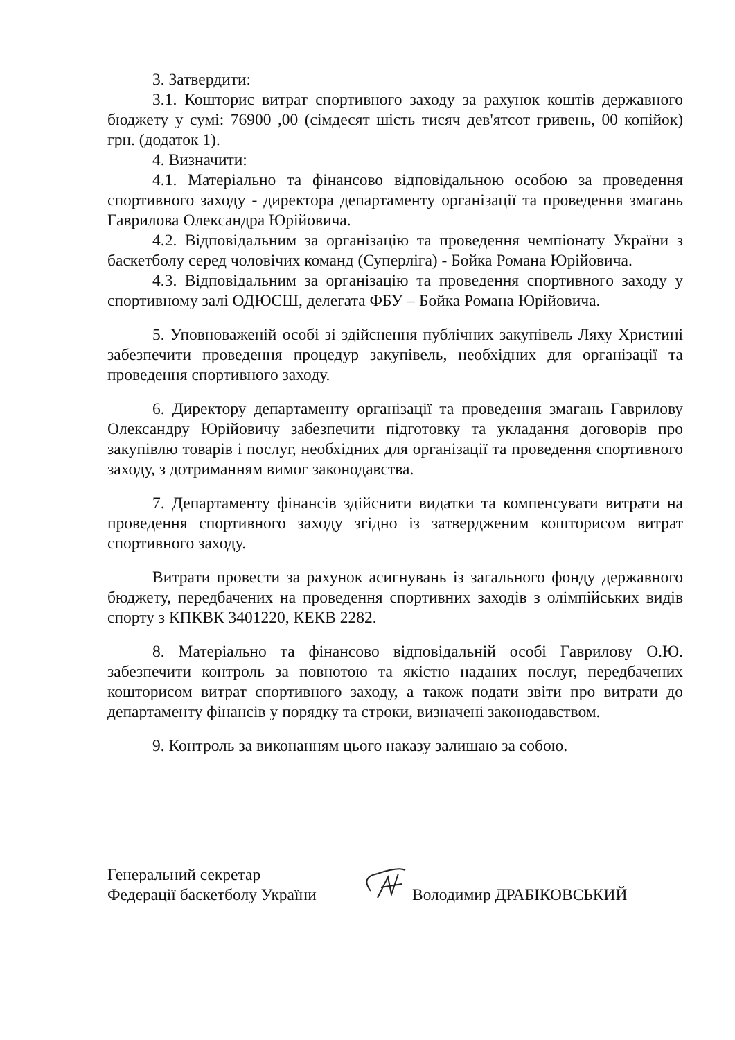3. Затвердити:
3.1. Кошторис витрат спортивного заходу за рахунок коштів державного бюджету у сумі: 76900 ,00 (сімдесят шість тисяч дев'ятсот гривень, 00 копійок) грн. (додаток 1).
4. Визначити:
4.1. Матеріально та фінансово відповідальною особою за проведення спортивного заходу - директора департаменту організації та проведення змагань Гаврилова Олександра Юрійовича.
4.2. Відповідальним за організацію та проведення чемпіонату України з баскетболу серед чоловічих команд (Суперліга) - Бойка Романа Юрійовича.
4.3. Відповідальним за організацію та проведення спортивного заходу у спортивному залі ОДЮСШ, делегата ФБУ – Бойка Романа Юрійовича.
5. Уповноваженій особі зі здійснення публічних закупівель Ляху Христині забезпечити проведення процедур закупівель, необхідних для організації та проведення спортивного заходу.
6. Директору департаменту організації та проведення змагань Гаврилову Олександру Юрійовичу забезпечити підготовку та укладання договорів про закупівлю товарів і послуг, необхідних для організації та проведення спортивного заходу, з дотриманням вимог законодавства.
7. Департаменту фінансів здійснити видатки та компенсувати витрати на проведення спортивного заходу згідно із затвердженим кошторисом витрат спортивного заходу.
Витрати провести за рахунок асигнувань із загального фонду державного бюджету, передбачених на проведення спортивних заходів з олімпійських видів спорту з КПКВК 3401220, КЕКВ 2282.
8. Матеріально та фінансово відповідальній особі Гаврилову О.Ю. забезпечити контроль за повнотою та якістю наданих послуг, передбачених кошторисом витрат спортивного заходу, а також подати звіти про витрати до департаменту фінансів у порядку та строки, визначені законодавством.
9. Контроль за виконанням цього наказу залишаю за собою.
Генеральний секретар
Федерації баскетболу України
Володимир ДРАБІКОВСЬКИЙ